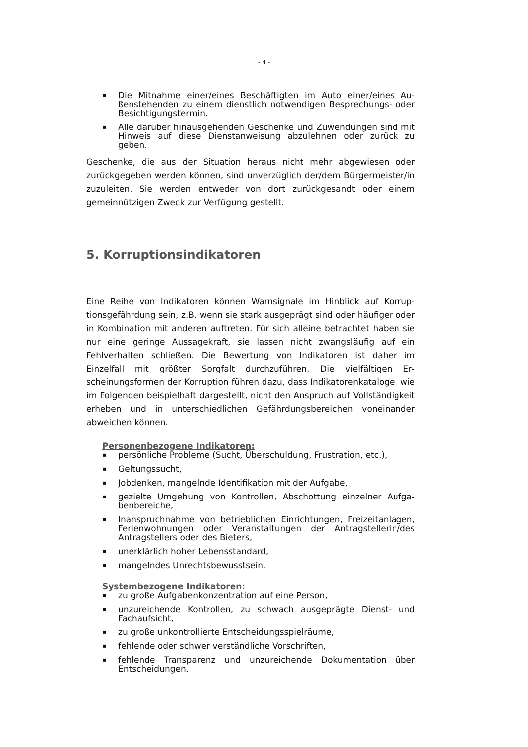- 4 -
▪ Die Mitnahme einer/eines Beschäftigten im Auto einer/eines Au­ßenstehenden zu einem dienstlich notwendigen Besprechungs- oder Besichtigungstermin.
▪ Alle darüber hinausgehenden Geschenke und Zuwendungen sind mit Hinweis auf diese Dienstanweisung abzulehnen oder zurück zu geben.
Geschenke, die aus der Situation heraus nicht mehr abgewiesen oder zurückgegeben werden können, sind unverzüglich der/dem Bürger­meister/in zuzuleiten. Sie werden entweder von dort zurückgesandt oder einem gemeinnützigen Zweck zur Verfügung gestellt.
5. Korruptionsindikatoren
Eine Reihe von Indikatoren können Warnsignale im Hinblick auf Korrup­tionsgefährdung sein, z.B. wenn sie stark ausgeprägt sind oder häufiger oder in Kombination mit anderen auftreten. Für sich alleine betrachtet haben sie nur eine geringe Aussagekraft, sie lassen nicht zwangsläufig auf ein Fehlverhalten schließen. Die Bewertung von Indikatoren ist da­her im Einzelfall mit größter Sorgfalt durchzuführen. Die vielfältigen Er­scheinungsformen der Korruption führen dazu, dass Indikatorenkata­loge, wie im Folgenden beispielhaft dargestellt, nicht den Anspruch auf Vollständigkeit erheben und in unterschiedlichen Gefährdungsbereichen voneinander abweichen können.
Personenbezogene Indikatoren:
▪ persönliche Probleme (Sucht, Überschuldung, Frustration, etc.),
▪ Geltungssucht,
▪ Jobdenken, mangelnde Identifikation mit der Aufgabe,
▪ gezielte Umgehung von Kontrollen, Abschottung einzelner Aufga­benbereiche,
▪ Inanspruchnahme von betrieblichen Einrichtungen, Freizeitanla­gen, Ferienwohnungen oder Veranstaltungen der Antragstelle­rin/des Antragstellers oder des Bieters,
▪ unerklärlich hoher Lebensstandard,
▪ mangelndes Unrechtsbewusstsein.
Systembezogene Indikatoren:
▪ zu große Aufgabenkonzentration auf eine Person,
▪ unzureichende Kontrollen, zu schwach ausgeprägte Dienst- und Fachaufsicht,
▪ zu große unkontrollierte Entscheidungsspielräume,
▪ fehlende oder schwer verständliche Vorschriften,
▪ fehlende Transparenz und unzureichende Dokumentation über Entscheidungen.